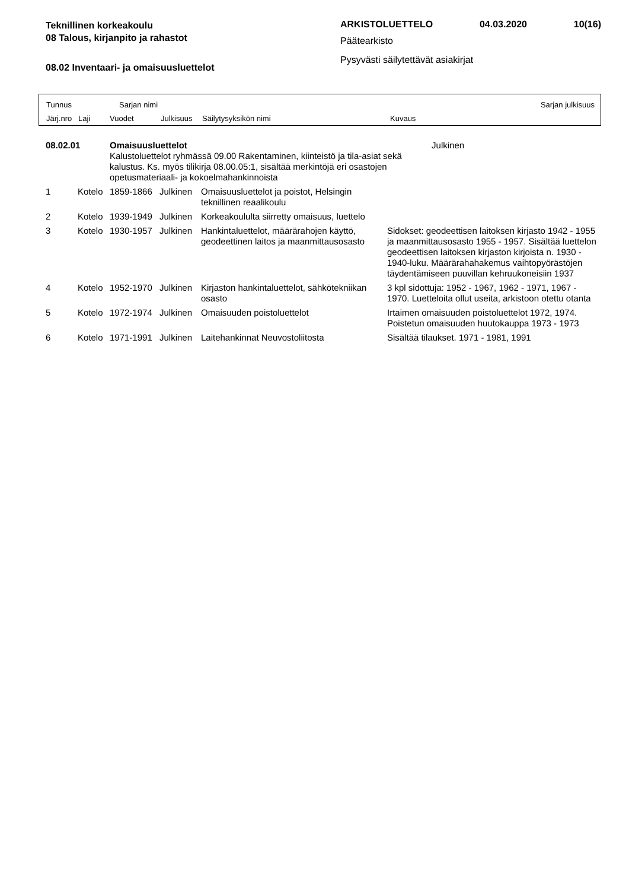Teknillinen korkeakoulu
08 Talous, kirjanpito ja rahastot
08.02 Inventaari- ja omaisuusluettelot
ARKISTOLUETTELO 04.03.2020 10(16)
Päätearkisto
Pysyvästi säilytettävät asiakirjat
Tunnus Sarjan nimi Sarjan julkisuus
Järj.nro Laji Vuodet Julkisuus Säilytysyksikön nimi Kuvaus
| 08.02.01 | | Omaisuusluettelot Kalustoluettelot ryhmässä 09.00 Rakentaminen, kiinteistö ja tila-asiat sekä kalustus. Ks. myös tilikirja 08.00.05:1, sisältää merkintöjä eri osastojen opetusmateriaali- ja kokoelmahankinnoista | | | | Julkinen |
| 1 | Kotelo | 1859-1866 | Julkinen | Omaisuusluettelot ja poistot, Helsingin teknillinen reaalikoulu | | |
| 2 | Kotelo | 1939-1949 | Julkinen | Korkeakoululta siirretty omaisuus, luettelo | | |
| 3 | Kotelo | 1930-1957 | Julkinen | Hankintaluettelot, määrärahojen käyttö, geodeettinen laitos ja maanmittausosasto | Sidokset: geodeettisen laitoksen kirjasto 1942 - 1955 ja maanmittausosasto 1955 - 1957. Sisältää luettelon geodeettisen laitoksen kirjaston kirjoista n. 1930 - 1940-luku. Määrärahahakemus vaihtopyörästöjen täydentämiseen puuvillan kehruukoneisiin 1937 | |
| 4 | Kotelo | 1952-1970 | Julkinen | Kirjaston hankintaluettelot, sähkötekniikan osasto | 3 kpl sidottuja: 1952 - 1967, 1962 - 1971, 1967 - 1970. Luetteloita ollut useita, arkistoon otettu otanta | |
| 5 | Kotelo | 1972-1974 | Julkinen | Omaisuuden poistoluettelot | Irtaimen omaisuuden poistoluettelot 1972, 1974. Poistetun omaisuuden huutokauppa 1973 - 1973 | |
| 6 | Kotelo | 1971-1991 | Julkinen | Laitehankinnat Neuvostoliitosta | Sisältää tilaukset. 1971 - 1981, 1991 | |